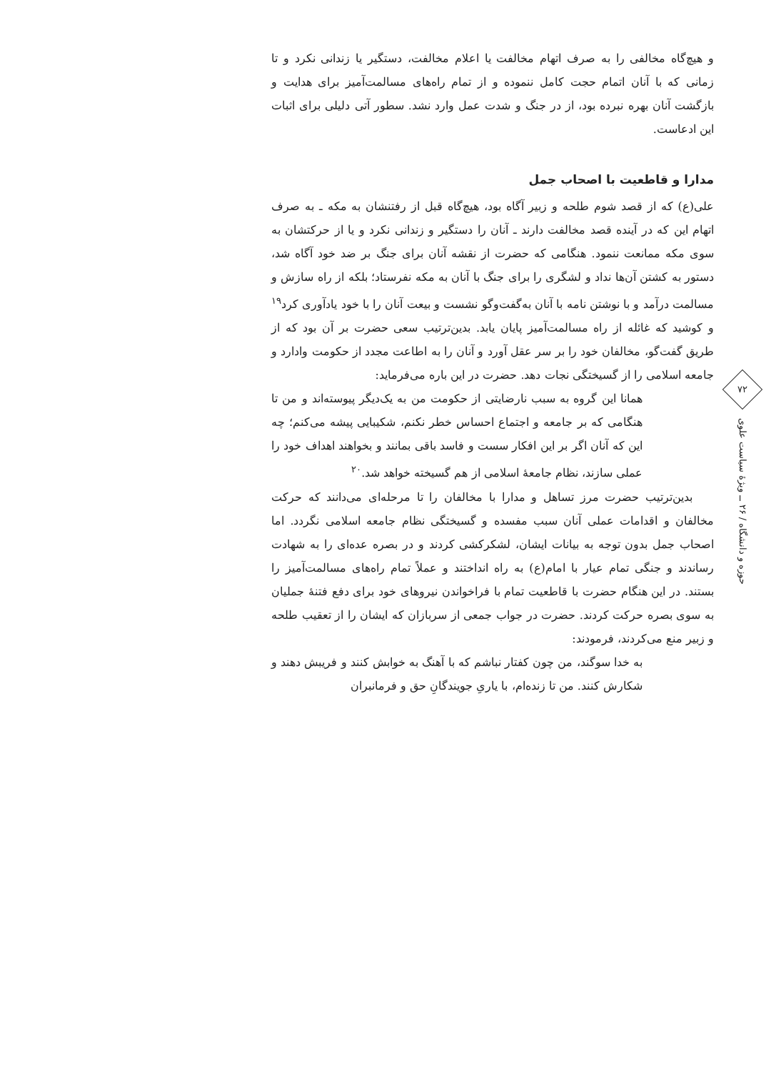۷۲
حوزه و دانشگاه / ۲۶ ــ ویژهٔ سیاست علوی
و هیچ‌گاه مخالفی را به صرف اتهام مخالفت یا اعلام مخالفت، دستگیر یا زندانی نکرد و تا زمانی که با آنان اتمام حجت کامل ننموده و از تمام راه‌های مسالمت‌آمیز برای هدایت و بازگشت آنان بهره نبرده بود، از در جنگ و شدت عمل وارد نشد. سطور آتی دلیلی برای اثبات این ادعاست.
مدارا و قاطعیت با اصحاب جمل
علی(ع) که از قصد شوم طلحه و زبیر آگاه بود، هیچ‌گاه قبل از رفتنشان به مکه ـ به صرف اتهام این که در آینده قصد مخالفت دارند ـ آنان را دستگیر و زندانی نکرد و یا از حرکتشان به سوی مکه ممانعت ننمود. هنگامی که حضرت از نقشه آنان برای جنگ بر ضد خود آگاه شد، دستور به کشتن آن‌ها نداد و لشگری را برای جنگ با آنان به مکه نفرستاد؛ بلکه از راه سازش و مسالمت درآمد و با نوشتن نامه با آنان به‌گفت‌وگو نشست و بیعت آنان را با خود یادآوری کرد<sup>۱۹</sup> و کوشید که غائله از راه مسالمت‌آمیز پایان یابد. بدین‌ترتیب سعی حضرت بر آن بود که از طریق گفت‌گو، مخالفان خود را بر سر عقل آورد و آنان را به اطاعت مجدد از حکومت وادارد و جامعه اسلامی را از گسیختگی نجات دهد. حضرت در این باره می‌فرماید:
همانا این گروه به سبب نارضایتی از حکومت من به یک‌دیگر پیوسته‌اند و من تا هنگامی که بر جامعه و اجتماع احساس خطر نکنم، شکیبایی پیشه می‌کنم؛ چه این که آنان اگر بر این افکار سست و فاسد باقی بمانند و بخواهند اهداف خود را عملی سازند، نظام جامعهٔ اسلامی از هم گسیخته خواهد شد.<sup>۲۰</sup>
بدین‌ترتیب حضرت مرز تساهل و مدارا با مخالفان را تا مرحله‌ای می‌دانند که حرکت مخالفان و اقدامات عملی آنان سبب مفسده و گسیختگی نظام جامعه اسلامی نگردد. اما اصحاب جمل بدون توجه به بیانات ایشان، لشکرکشی کردند و در بصره عده‌ای را به شهادت رساندند و جنگی تمام عیار با امام(ع) به راه انداختند و عملاً تمام راه‌های مسالمت‌آمیز را بستند. در این هنگام حضرت با قاطعیت تمام با فراخواندن نیروهای خود برای دفع فتنهٔ جملیان به سوی بصره حرکت کردند. حضرت در جواب جمعی از سربازان که ایشان را از تعقیب طلحه و زبیر منع می‌کردند، فرمودند:
به خدا سوگند، من چون کفتار نباشم که با آهنگ به خوابش کنند و فریبش دهند و شکارش کنند. من تا زنده‌ام، با یاریِ جویندگانِ حق و فرمانبران